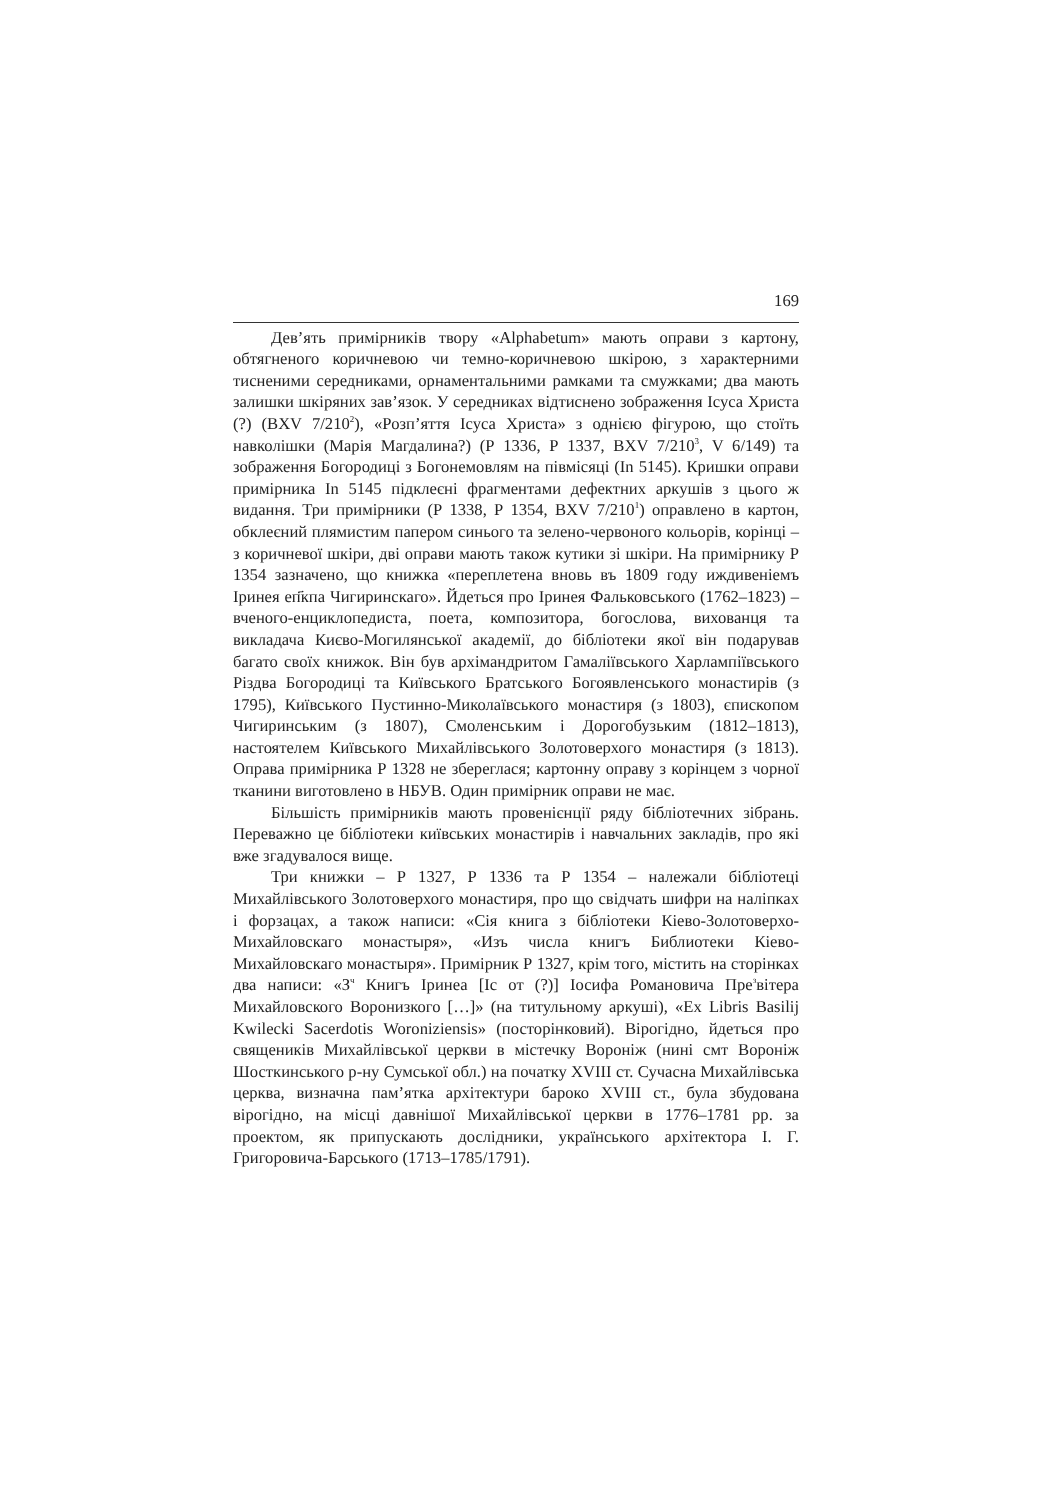169
Дев’ять примірників твору «Alphabetum» мають оправи з картону, обтягненого коричневою чи темно-коричневою шкірою, з характерними тисненими середниками, орнаментальними рамками та смужками; два мають залишки шкіряних зав’язок. У середниках відтиснено зображення Ісуса Христа (?) (BXV 7/210<sup>2</sup>), «Розп’яття Ісуса Христа» з однією фігурою, що стоїть навколішки (Марія Магдалина?) (Р 1336, Р 1337, BXV 7/210<sup>3</sup>, V 6/149) та зображення Богородиці з Богонемовлям на півмісяці (In 5145). Кришки оправи примірника In 5145 підклеєні фрагментами дефектних аркушів з цього ж видання. Три примірники (Р 1338, Р 1354, BXV 7/210<sup>1</sup>) оправлено в картон, обклеєний плямистим папером синього та зелено-червоного кольорів, корінці – з коричневої шкіри, дві оправи мають також кутики зі шкіри. На примірнику Р 1354 зазначено, що книжка «переплетена вновь въ 1809 году иждивеніемъ Іринея еп҃кпа Чигиринскаго». Йдеться про Іринея Фальковського (1762–1823) – вченого-енциклопедиста, поета, композитора, богослова, вихованця та викладача Києво-Могилянської академії, до бібліотеки якої він подарував багато своїх книжок. Він був архімандритом Гамаліївського Харлампіївського Різдва Богородиці та Київського Братського Богоявленського монастирів (з 1795), Київського Пустинно-Миколаївського монастиря (з 1803), єпископом Чигиринським (з 1807), Смоленським і Дорогобузьким (1812–1813), настоятелем Київського Михайлівського Золотоверхого монастиря (з 1813). Оправа примірника Р 1328 не збереглася; картонну оправу з корінцем з чорної тканини виготовлено в НБУВ. Один примірник оправи не має.
Більшість примірників мають провенієнції ряду бібліотечних зібрань. Переважно це бібліотеки київських монастирів і навчальних закладів, про які вже згадувалося вище.
Три книжки – Р 1327, Р 1336 та Р 1354 – належали бібліотеці Михайлівського Золотоверхого монастиря, про що свідчать шифри на наліпках і форзацах, а також написи: «Сія книга з бібліотеки Кіево-Золотоверхо-Михайловскаго монастыря», «Изъ числа книгъ Библиотеки Кіево-Михайловскаго монастыря». Примірник Р 1327, крім того, містить на сторінках два написи: «З<sup>ч</sup> Книгъ Іринеа [Іс от (?)] Іосифа Романовича Пре<sup>з</sup>вітера Михайловского Воронизкого […]» (на титульному аркуші), «Ex Libris Basilij Kwilecki Sacerdotis Woroniziensis» (посторінковий). Вірогідно, йдеться про священиків Михайлівської церкви в містечку Вороніж (нині смт Вороніж Шосткинського р-ну Сумської обл.) на початку XVIII ст. Сучасна Михайлівська церква, визначна пам’ятка архітектури бароко XVIII ст., була збудована вірогідно, на місці давнішої Михайлівської церкви в 1776–1781 рр. за проектом, як припускають дослідники, українського архітектора І. Г. Григоровича-Барського (1713–1785/1791).